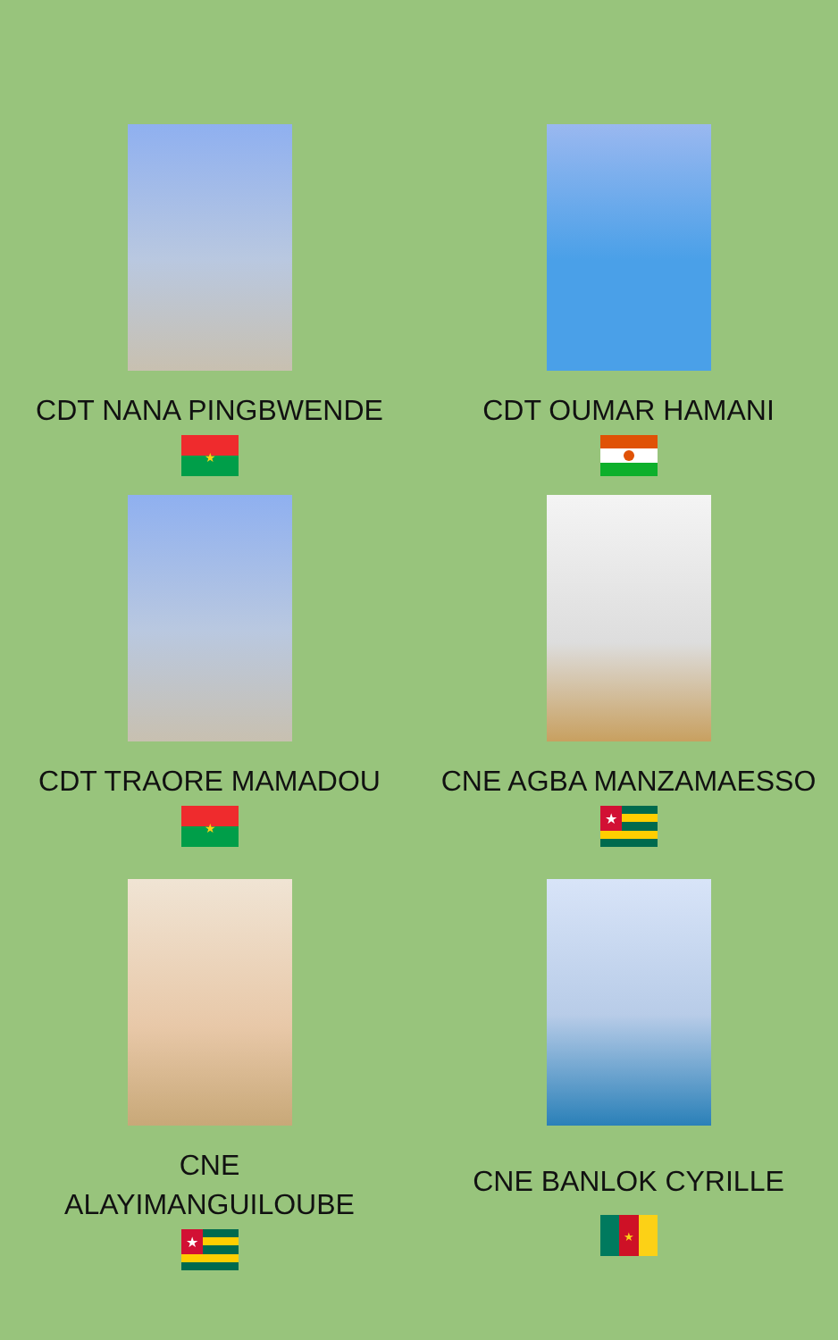CDT NANA PINGBWENDE
★
CDT OUMAR HAMANI
CDT TRAORE MAMADOU
★
CNE AGBA MANZAMAESSO
★
CNE
ALAYIMANGUILOUBE
★
CNE BANLOK CYRILLE
★